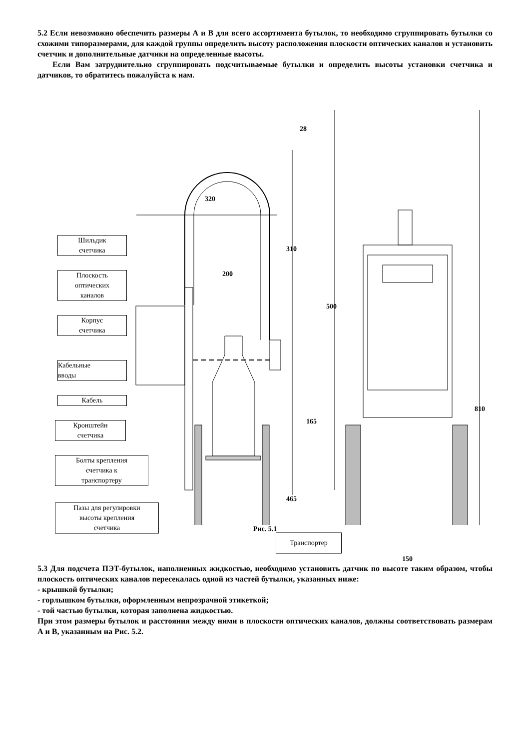5.2 Если невозможно обеспечить размеры А и В для всего ассортимента бутылок, то необходимо сгруппировать бутылки со схожими типоразмерами, для каждой группы определить высоту расположения плоскости оптических каналов и установить счетчик и дополнительные датчики на определенные высоты.
Если Вам затруднительно сгруппировать подсчитываемые бутылки и определить высоты установки счетчика и датчиков, то обратитесь пожалуйста к нам.
28
320
310
200
500
810
165
465
Шильдик
счетчика
Плоскость
оптических
каналов
Корпус
счетчика
Кабельные
вводы
Кабель
Кронштейн
счетчика
Болты крепления
счетчика к
транспортеру
Пазы для регулировки
высоты крепления
счетчика
Транспортер
150
Рис. 5.1
5.3 Для подсчета ПЭТ-бутылок, наполненных жидкостью, необходимо установить датчик по высоте таким образом, чтобы плоскость оптических каналов пересекалась одной из частей бутылки, указанных ниже:
- крышкой бутылки;
- горлышком бутылки, оформленным непрозрачной этикеткой;
- той частью бутылки, которая заполнена жидкостью.
При этом размеры бутылок и расстояния между ними в плоскости оптических каналов, должны соответствовать размерам А и В, указанным на Рис. 5.2.